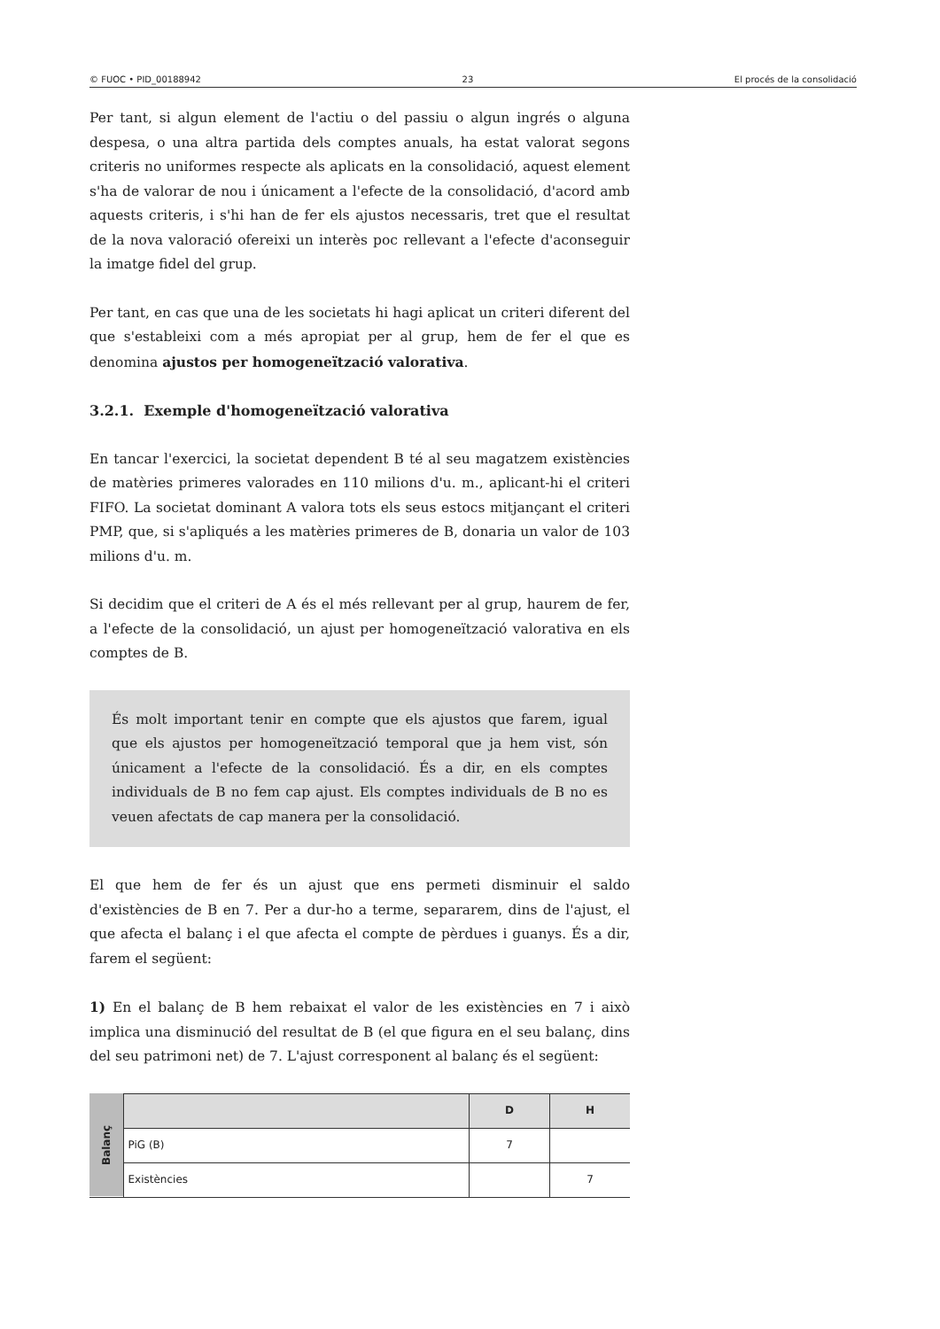© FUOC • PID_00188942 23 El procés de la consolidació
Per tant, si algun element de l'actiu o del passiu o algun ingrés o alguna despesa, o una altra partida dels comptes anuals, ha estat valorat segons criteris no uniformes respecte als aplicats en la consolidació, aquest element s'ha de valorar de nou i únicament a l'efecte de la consolidació, d'acord amb aquests criteris, i s'hi han de fer els ajustos necessaris, tret que el resultat de la nova valoració ofereixi un interès poc rellevant a l'efecte d'aconseguir la imatge fidel del grup.
Per tant, en cas que una de les societats hi hagi aplicat un criteri diferent del que s'estableixi com a més apropiat per al grup, hem de fer el que es denomina ajustos per homogeneïtzació valorativa.
3.2.1. Exemple d'homogeneïtzació valorativa
En tancar l'exercici, la societat dependent B té al seu magatzem existències de matèries primeres valorades en 110 milions d'u. m., aplicant-hi el criteri FIFO. La societat dominant A valora tots els seus estocs mitjançant el criteri PMP, que, si s'apliqués a les matèries primeres de B, donaria un valor de 103 milions d'u. m.
Si decidim que el criteri de A és el més rellevant per al grup, haurem de fer, a l'efecte de la consolidació, un ajust per homogeneïtzació valorativa en els comptes de B.
És molt important tenir en compte que els ajustos que farem, igual que els ajustos per homogeneïtzació temporal que ja hem vist, són únicament a l'efecte de la consolidació. És a dir, en els comptes individuals de B no fem cap ajust. Els comptes individuals de B no es veuen afectats de cap manera per la consolidació.
El que hem de fer és un ajust que ens permeti disminuir el saldo d'existències de B en 7. Per a dur-ho a terme, separarem, dins de l'ajust, el que afecta el balanç i el que afecta el compte de pèrdues i guanys. És a dir, farem el següent:
1) En el balanç de B hem rebaixat el valor de les existències en 7 i això implica una disminució del resultat de B (el que figura en el seu balanç, dins del seu patrimoni net) de 7. L'ajust corresponent al balanç és el següent:
| Balanç | | D | H |
| | PiG (B) | 7 | |
| | Existències | | 7 |